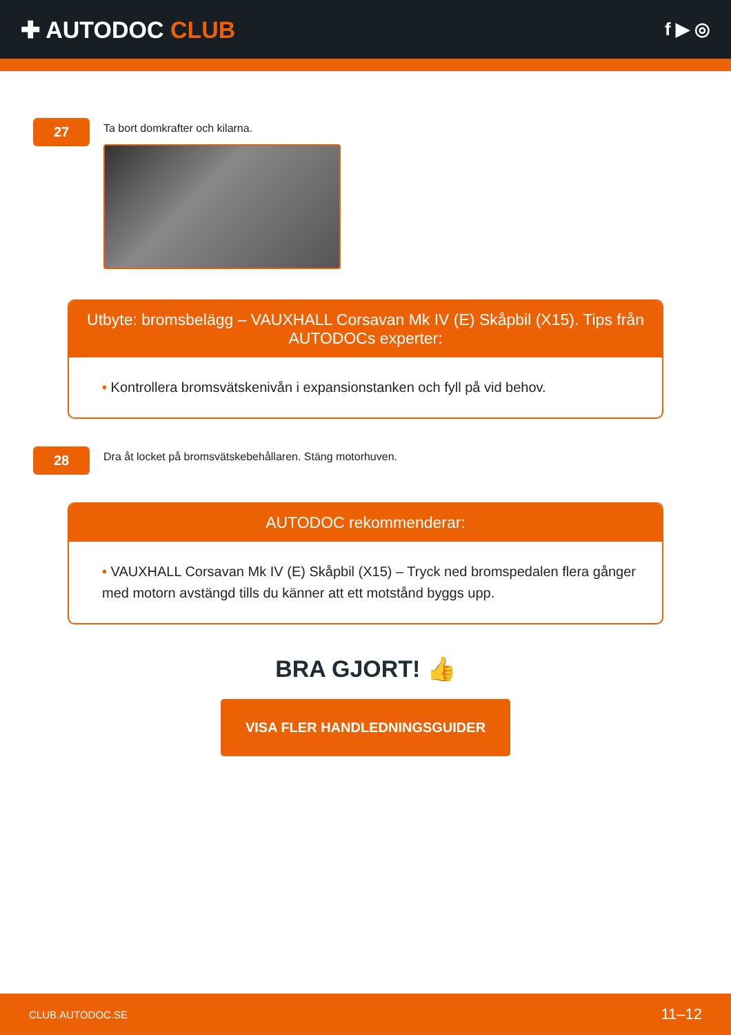✚ AUTODOC CLUB
f ▶ ◎
27
Ta bort domkrafter och kilarna.
Utbyte: bromsbelägg – VAUXHALL Corsavan Mk IV (E) Skåpbil (X15). Tips från AUTODOCs experter:
• Kontrollera bromsvätskenivån i expansionstanken och fyll på vid behov.
28
Dra åt locket på bromsvätskebehållaren. Stäng motorhuven.
AUTODOC rekommenderar:
• VAUXHALL Corsavan Mk IV (E) Skåpbil (X15) – Tryck ned bromspedalen flera gånger med motorn avstängd tills du känner att ett motstånd byggs upp.
BRA GJORT! 👍
VISA FLER HANDLEDNINGSGUIDER
CLUB.AUTODOC.SE 11–12